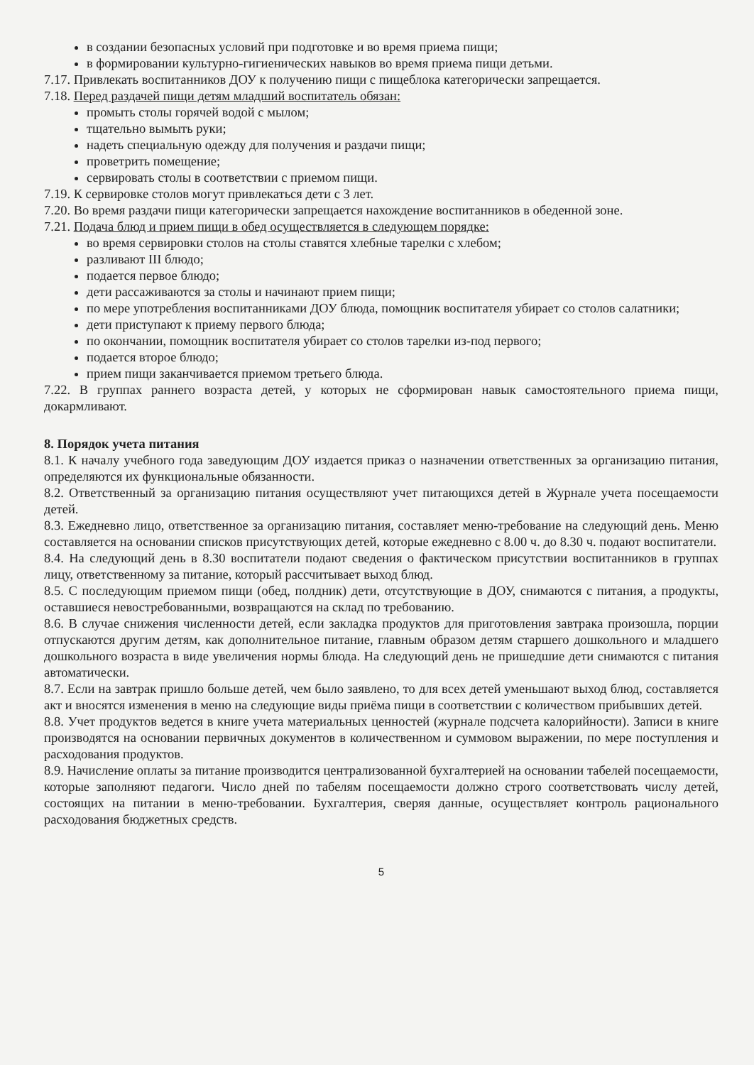в создании безопасных условий при подготовке и во время приема пищи;
в формировании культурно-гигиенических навыков во время приема пищи детьми.
7.17. Привлекать воспитанников ДОУ к получению пищи с пищеблока категорически запрещается.
7.18. Перед раздачей пищи детям младший воспитатель обязан:
промыть столы горячей водой с мылом;
тщательно вымыть руки;
надеть специальную одежду для получения и раздачи пищи;
проветрить помещение;
сервировать столы в соответствии с приемом пищи.
7.19. К сервировке столов могут привлекаться дети с 3 лет.
7.20. Во время раздачи пищи категорически запрещается нахождение воспитанников в обеденной зоне.
7.21. Подача блюд и прием пищи в обед осуществляется в следующем порядке:
во время сервировки столов на столы ставятся хлебные тарелки с хлебом;
разливают III блюдо;
подается первое блюдо;
дети рассаживаются за столы и начинают прием пищи;
по мере употребления воспитанниками ДОУ блюда, помощник воспитателя убирает со столов салатники;
дети приступают к приему первого блюда;
по окончании, помощник воспитателя убирает со столов тарелки из-под первого;
подается второе блюдо;
прием пищи заканчивается приемом третьего блюда.
7.22. В группах раннего возраста детей, у которых не сформирован навык самостоятельного приема пищи, докармливают.
8. Порядок учета питания
8.1. К началу учебного года заведующим ДОУ издается приказ о назначении ответственных за организацию питания, определяются их функциональные обязанности.
8.2. Ответственный за организацию питания осуществляют учет питающихся детей в Журнале учета посещаемости детей.
8.3. Ежедневно лицо, ответственное за организацию питания, составляет меню-требование на следующий день. Меню составляется на основании списков присутствующих детей, которые ежедневно с 8.00 ч. до 8.30 ч. подают воспитатели.
8.4. На следующий день в 8.30 воспитатели подают сведения о фактическом присутствии воспитанников в группах лицу, ответственному за питание, который рассчитывает выход блюд.
8.5. С последующим приемом пищи (обед, полдник) дети, отсутствующие в ДОУ, снимаются с питания, а продукты, оставшиеся невостребованными, возвращаются на склад по требованию.
8.6. В случае снижения численности детей, если закладка продуктов для приготовления завтрака произошла, порции отпускаются другим детям, как дополнительное питание, главным образом детям старшего дошкольного и младшего дошкольного возраста в виде увеличения нормы блюда. На следующий день не пришедшие дети снимаются с питания автоматически.
8.7. Если на завтрак пришло больше детей, чем было заявлено, то для всех детей уменьшают выход блюд, составляется акт и вносятся изменения в меню на следующие виды приёма пищи в соответствии с количеством прибывших детей.
8.8. Учет продуктов ведется в книге учета материальных ценностей (журнале подсчета калорийности). Записи в книге производятся на основании первичных документов в количественном и суммовом выражении, по мере поступления и расходования продуктов.
8.9. Начисление оплаты за питание производится централизованной бухгалтерией на основании табелей посещаемости, которые заполняют педагоги. Число дней по табелям посещаемости должно строго соответствовать числу детей, состоящих на питании в меню-требовании. Бухгалтерия, сверяя данные, осуществляет контроль рационального расходования бюджетных средств.
5